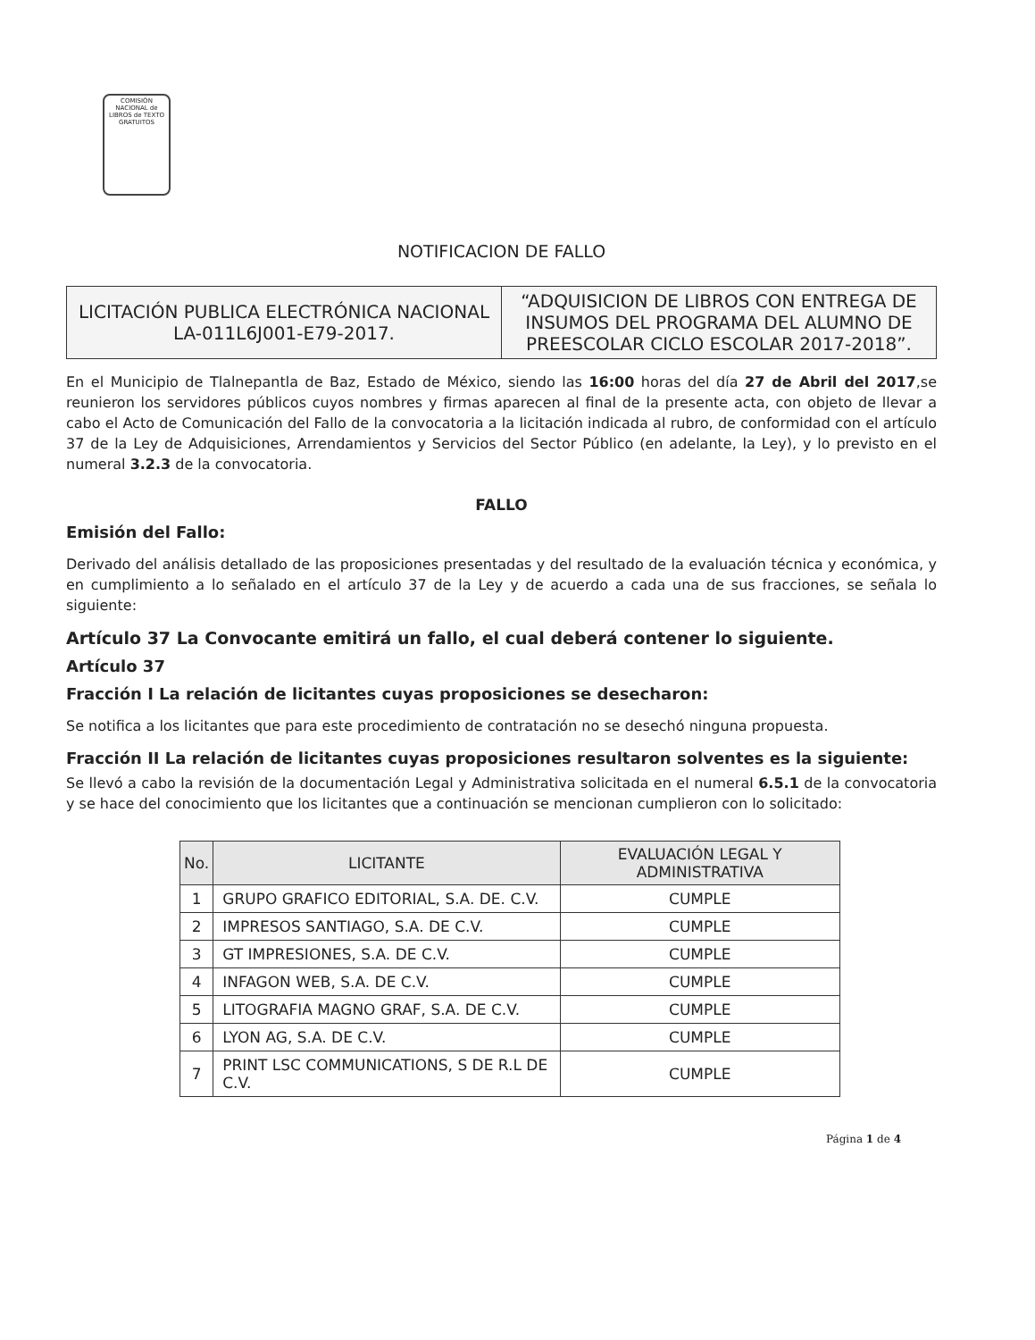COMISIÓN NACIONAL de LIBROS de TEXTO GRATUITOS
NOTIFICACION DE FALLO
| LICITACIÓN PUBLICA ELECTRÓNICA NACIONAL LA-011L6J001-E79-2017. | “ADQUISICION DE LIBROS CON ENTREGA DE INSUMOS DEL PROGRAMA DEL ALUMNO DE PREESCOLAR CICLO ESCOLAR 2017-2018”. |
En el Municipio de Tlalnepantla de Baz, Estado de México, siendo las 16:00 horas del día 27 de Abril del 2017,se reunieron los servidores públicos cuyos nombres y firmas aparecen al final de la presente acta, con objeto de llevar a cabo el Acto de Comunicación del Fallo de la convocatoria a la licitación indicada al rubro, de conformidad con el artículo 37 de la Ley de Adquisiciones, Arrendamientos y Servicios del Sector Público (en adelante, la Ley), y lo previsto en el numeral 3.2.3 de la convocatoria.
FALLO
Emisión del Fallo:
Derivado del análisis detallado de las proposiciones presentadas y del resultado de la evaluación técnica y económica, y en cumplimiento a lo señalado en el artículo 37 de la Ley y de acuerdo a cada una de sus fracciones, se señala lo siguiente:
Artículo 37 La Convocante emitirá un fallo, el cual deberá contener lo siguiente.
Artículo 37
Fracción I La relación de licitantes cuyas proposiciones se desecharon:
Se notifica a los licitantes que para este procedimiento de contratación no se desechó ninguna propuesta.
Fracción II La relación de licitantes cuyas proposiciones resultaron solventes es la siguiente:
Se llevó a cabo la revisión de la documentación Legal y Administrativa solicitada en el numeral 6.5.1 de la convocatoria y se hace del conocimiento que los licitantes que a continuación se mencionan cumplieron con lo solicitado:
| No. | LICITANTE | EVALUACIÓN LEGAL Y ADMINISTRATIVA |
| --- | --- | --- |
| 1 | GRUPO GRAFICO EDITORIAL, S.A. DE. C.V. | CUMPLE |
| 2 | IMPRESOS SANTIAGO, S.A. DE C.V. | CUMPLE |
| 3 | GT IMPRESIONES, S.A. DE C.V. | CUMPLE |
| 4 | INFAGON WEB, S.A. DE C.V. | CUMPLE |
| 5 | LITOGRAFIA MAGNO GRAF, S.A. DE C.V. | CUMPLE |
| 6 | LYON AG, S.A. DE C.V. | CUMPLE |
| 7 | PRINT LSC COMMUNICATIONS, S DE R.L DE C.V. | CUMPLE |
Página 1 de 4